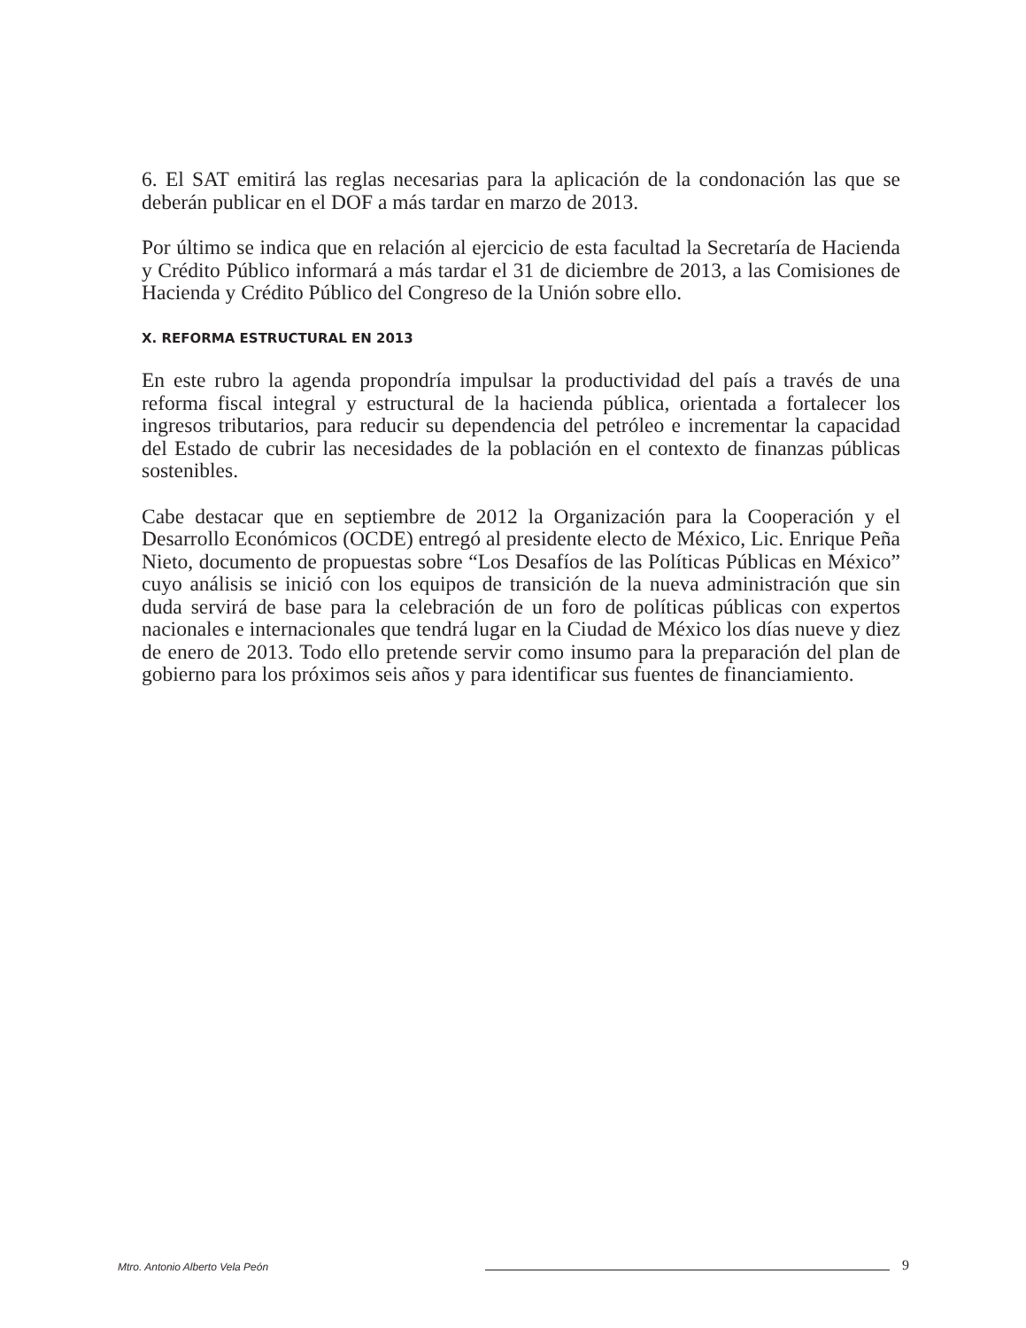6. El SAT emitirá las reglas necesarias para la aplicación de la condonación las que se deberán publicar en el DOF a más tardar en marzo de 2013.
Por último se indica que en relación al ejercicio de esta facultad la Secretaría de Hacienda y Crédito Público informará a más tardar el 31 de diciembre de 2013, a las Comisiones de Hacienda y Crédito Público del Congreso de la Unión sobre ello.
X. REFORMA ESTRUCTURAL EN 2013
En este rubro la agenda propondría impulsar la productividad del país a través de una reforma fiscal integral y estructural de la hacienda pública, orientada a fortalecer los ingresos tributarios, para reducir su dependencia del petróleo e incrementar la capacidad del Estado de cubrir las necesidades de la población en el contexto de finanzas públicas sostenibles.
Cabe destacar que en septiembre de 2012 la Organización para la Cooperación y el Desarrollo Económicos (OCDE) entregó al presidente electo de México, Lic. Enrique Peña Nieto, documento de propuestas sobre “Los Desafíos de las Políticas Públicas en México” cuyo análisis se inició con los equipos de transición de la nueva administración que sin duda servirá de base para la celebración de un foro de políticas públicas con expertos nacionales e internacionales que tendrá lugar en la Ciudad de México los días nueve y diez de enero de 2013. Todo ello pretende servir como insumo para la preparación del plan de gobierno para los próximos seis años y para identificar sus fuentes de financiamiento.
Mtro. Antonio Alberto Vela Peón 9